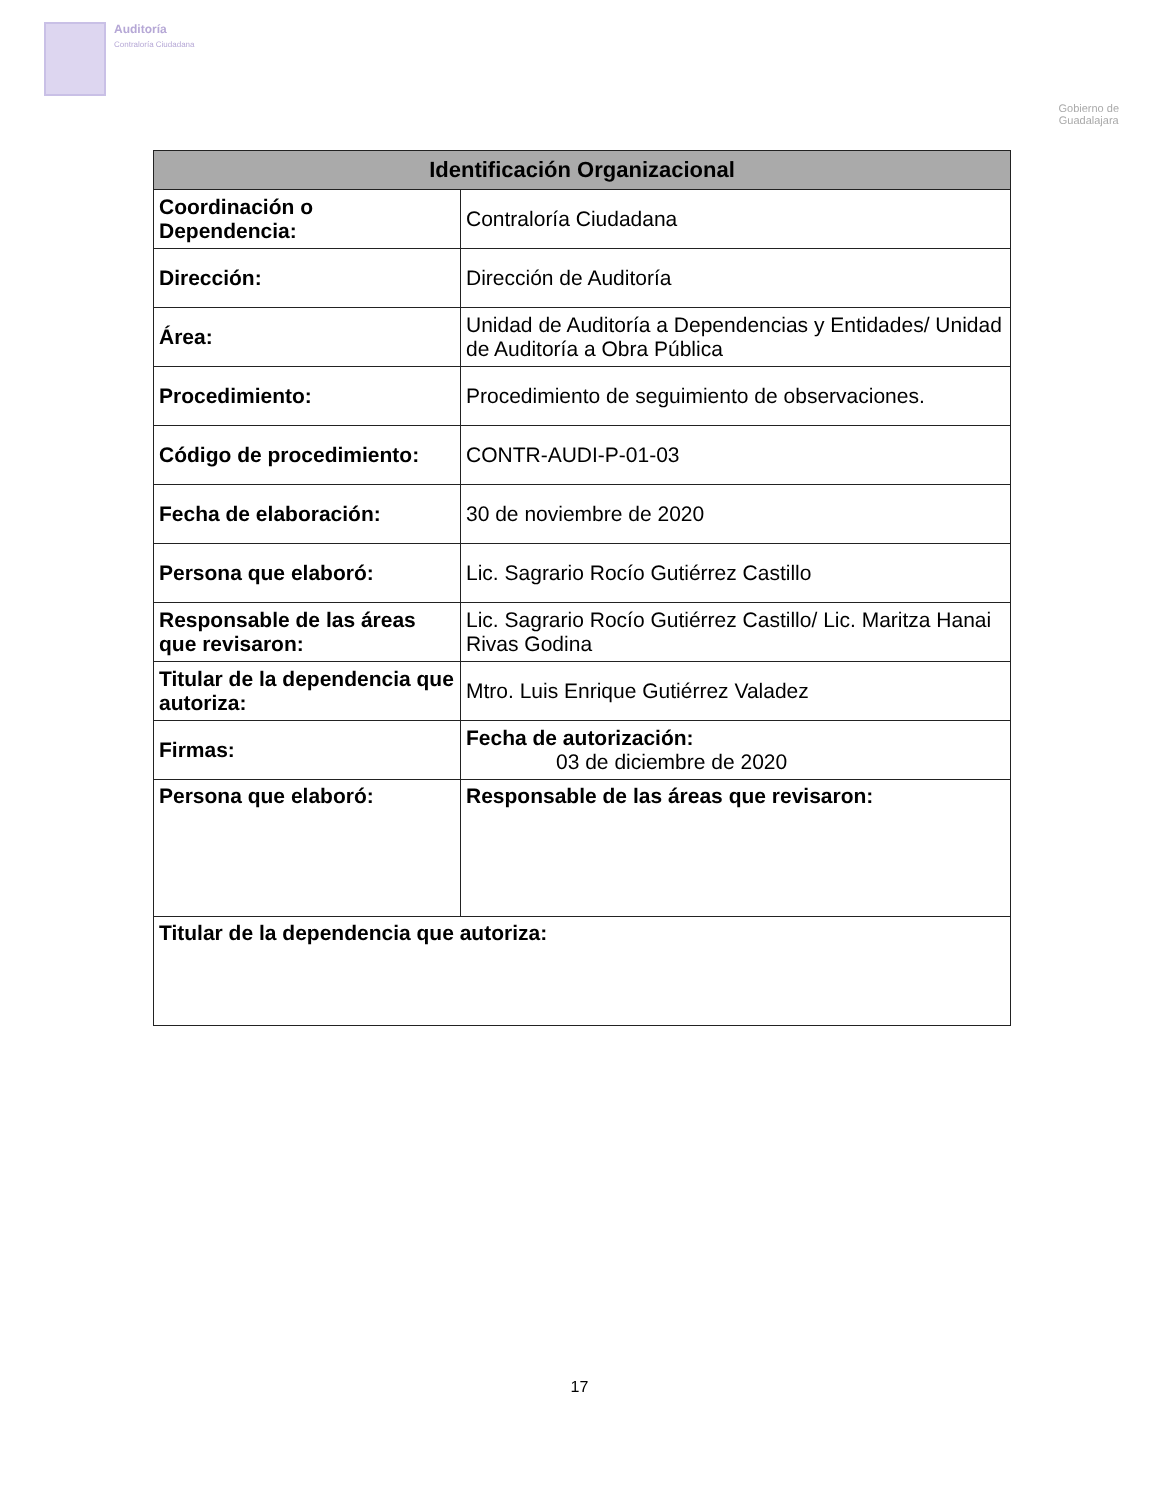Auditoría
Contraloría Ciudadana
Gobierno de
Guadalajara
| Identificación Organizacional | | |
| --- | --- | --- |
| Coordinación o Dependencia: | Contraloría Ciudadana | |
| Dirección: | Dirección de Auditoría | |
| Área: | Unidad de Auditoría a Dependencias y Entidades/ Unidad de Auditoría a Obra Pública | |
| Procedimiento: | Procedimiento de seguimiento de observaciones. | |
| Código de procedimiento: | CONTR-AUDI-P-01-03 | |
| Fecha de elaboración: | 30 de noviembre de 2020 | |
| Persona que elaboró: | Lic. Sagrario Rocío Gutiérrez Castillo | |
| Responsable de las áreas que revisaron: | Lic. Sagrario Rocío Gutiérrez Castillo/ Lic. Maritza Hanai Rivas Godina | |
| Titular de la dependencia que autoriza: | Mtro. Luis Enrique Gutiérrez Valadez | |
| Firmas: | | Fecha de autorización: 03 de diciembre de 2020 |
| Persona que elaboró: | | Responsable de las áreas que revisaron: |
| Titular de la dependencia que autoriza: | | |
17